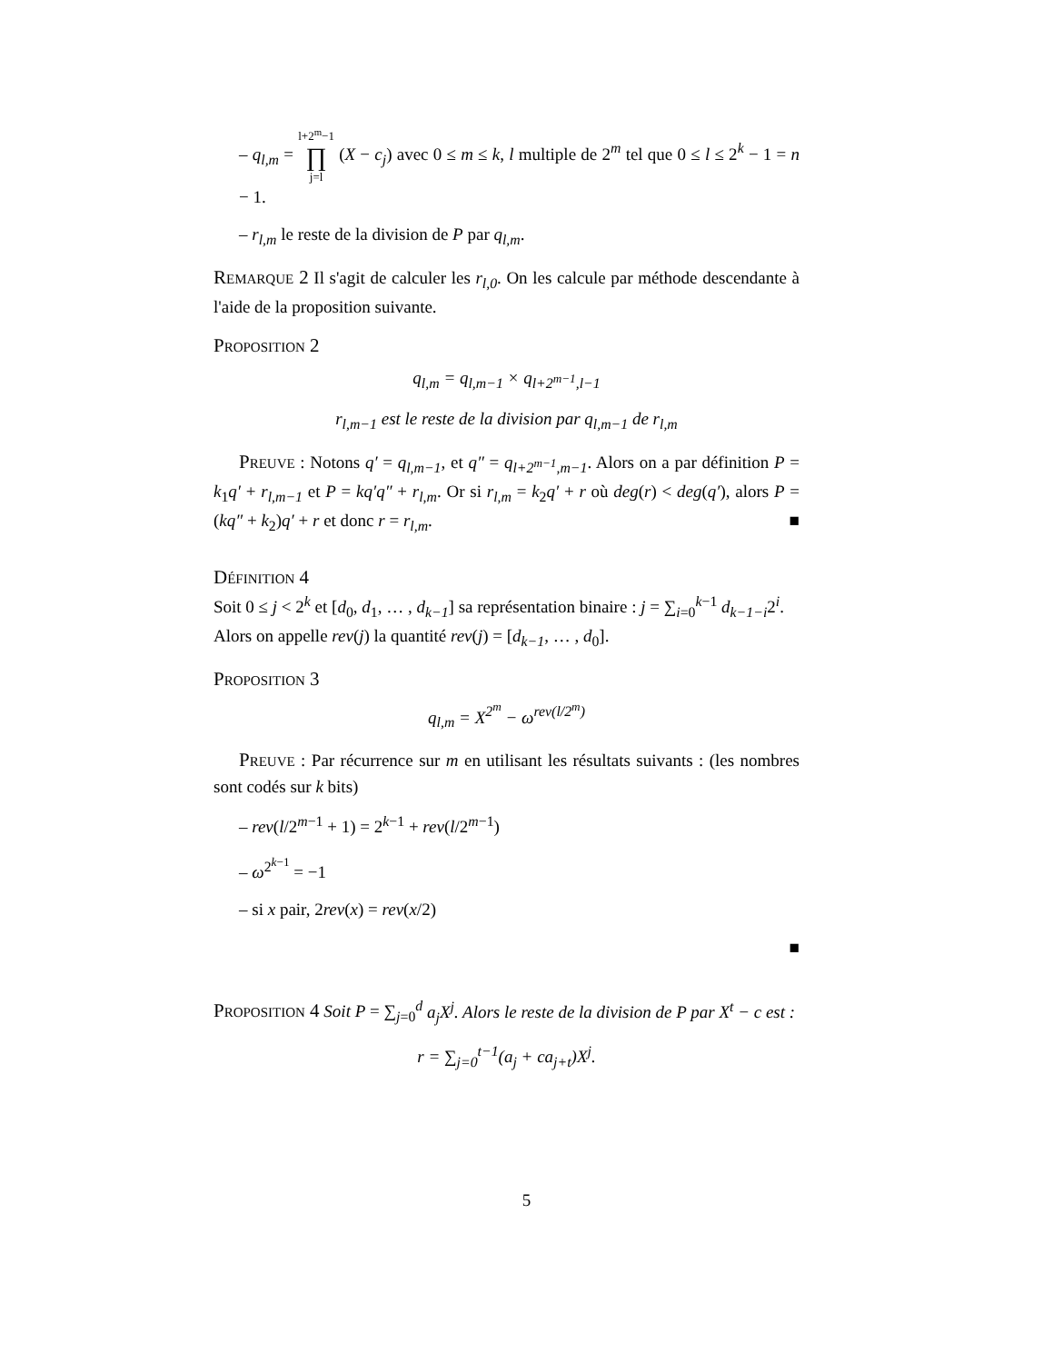– q<sub>l,m</sub> = l+2<sup>m</sup>−1 ∏ j=l (X − c<sub>j</sub>) avec 0 ≤ m ≤ k, l multiple de 2<sup>m</sup> tel que 0 ≤ l ≤ 2<sup>k</sup> − 1 = n − 1.
– r<sub>l,m</sub> le reste de la division de P par q<sub>l,m</sub>.
Remarque 2 Il s'agit de calculer les r<sub>l,0</sub>. On les calcule par méthode descendante à l'aide de la proposition suivante.
Proposition 2
q<sub>l,m</sub> = q<sub>l,m−1</sub> × q<sub>l+2<sup>m−1</sup>,l−1</sub>
r<sub>l,m−1</sub> est le reste de la division par q<sub>l,m−1</sub> de r<sub>l,m</sub>
Preuve : Notons q′ = q<sub>l,m−1</sub>, et q″ = q<sub>l+2<sup>m−1</sup>,m−1</sub>. Alors on a par définition P = k<sub>1</sub>q′ + r<sub>l,m−1</sub> et P = kq′q″ + r<sub>l,m</sub>. Or si r<sub>l,m</sub> = k<sub>2</sub>q′ + r où deg(r) < deg(q′), alors P = (kq″ + k<sub>2</sub>)q′ + r et donc r = r<sub>l,m</sub>. ■
Définition 4
Soit 0 ≤ j < 2<sup>k</sup> et [d<sub>0</sub>, d<sub>1</sub>, … , d<sub>k−1</sub>] sa représentation binaire : j = ∑<sub>i=0</sub><sup>k−1</sup> d<sub>k−1−i</sub>2<sup>i</sup>.
Alors on appelle rev(j) la quantité rev(j) = [d<sub>k−1</sub>, … , d<sub>0</sub>].
Proposition 3
q<sub>l,m</sub> = X<sup>2<sup>m</sup></sup> − ω<sup>rev(l/2<sup>m</sup>)</sup>
Preuve : Par récurrence sur m en utilisant les résultats suivants : (les nombres sont codés sur k bits)
– rev(l/2<sup>m−1</sup> + 1) = 2<sup>k−1</sup> + rev(l/2<sup>m−1</sup>)
– ω<sup>2<sup>k−1</sup></sup> = −1
– si x pair, 2rev(x) = rev(x/2)
■
Proposition 4 Soit P = ∑<sub>j=0</sub><sup>d</sup> a<sub>j</sub>X<sup>j</sup>. Alors le reste de la division de P par X<sup>t</sup> − c est :
r = ∑<sub>j=0</sub><sup>t−1</sup>(a<sub>j</sub> + ca<sub>j+t</sub>)X<sup>j</sup>.
5